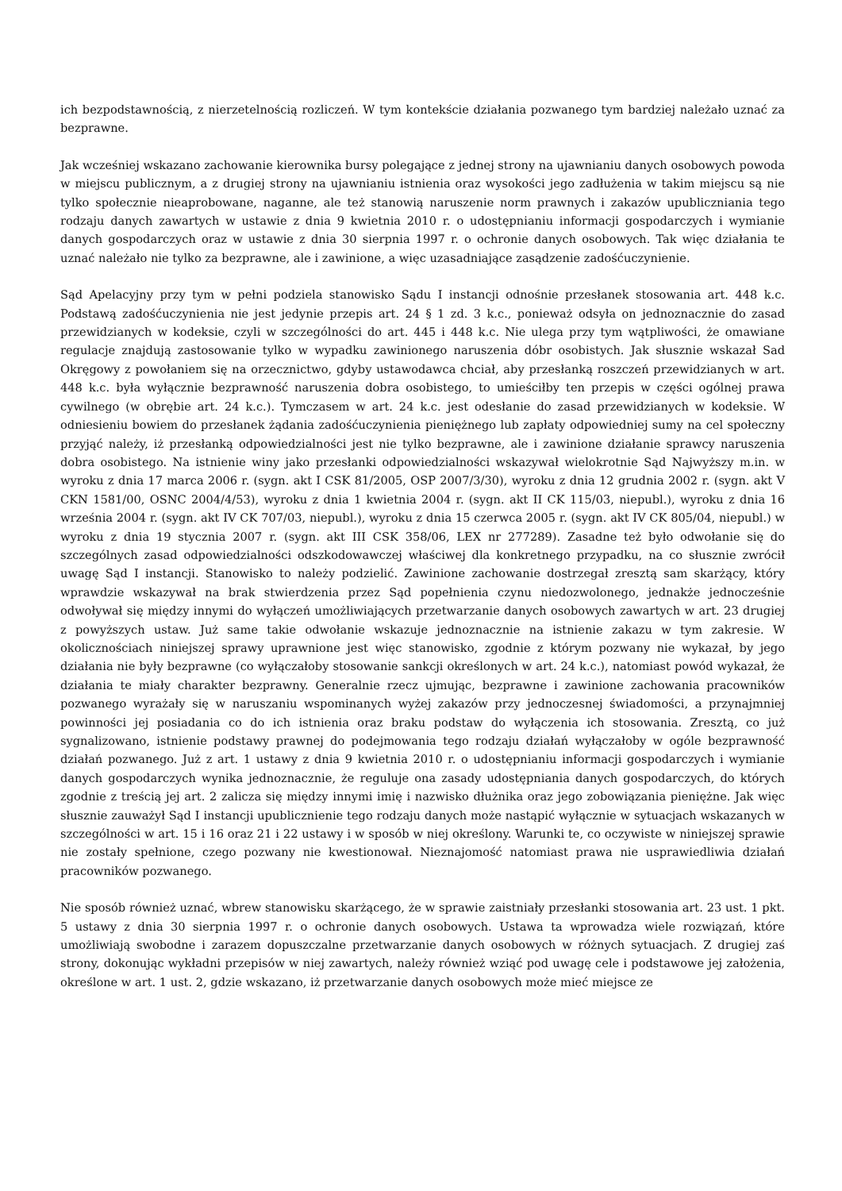ich bezpodstawnością, z nierzetelnością rozliczeń. W tym kontekście działania pozwanego tym bardziej należało uznać za bezprawne.
Jak wcześniej wskazano zachowanie kierownika bursy polegające z jednej strony na ujawnianiu danych osobowych powoda w miejscu publicznym, a z drugiej strony na ujawnianiu istnienia oraz wysokości jego zadłużenia w takim miejscu są nie tylko społecznie nieaprobowane, naganne, ale też stanowią naruszenie norm prawnych i zakazów upubliczniania tego rodzaju danych zawartych w ustawie z dnia 9 kwietnia 2010 r. o udostępnianiu informacji gospodarczych i wymianie danych gospodarczych oraz w ustawie z dnia 30 sierpnia 1997 r. o ochronie danych osobowych. Tak więc działania te uznać należało nie tylko za bezprawne, ale i zawinione, a więc uzasadniające zasądzenie zadośćuczynienie.
Sąd Apelacyjny przy tym w pełni podziela stanowisko Sądu I instancji odnośnie przesłanek stosowania art. 448 k.c. Podstawą zadośćuczynienia nie jest jedynie przepis art. 24 § 1 zd. 3 k.c., ponieważ odsyła on jednoznacznie do zasad przewidzianych w kodeksie, czyli w szczególności do art. 445 i 448 k.c. Nie ulega przy tym wątpliwości, że omawiane regulacje znajdują zastosowanie tylko w wypadku zawinionego naruszenia dóbr osobistych. Jak słusznie wskazał Sad Okręgowy z powołaniem się na orzecznictwo, gdyby ustawodawca chciał, aby przesłanką roszczeń przewidzianych w art. 448 k.c. była wyłącznie bezprawność naruszenia dobra osobistego, to umieściłby ten przepis w części ogólnej prawa cywilnego (w obrębie art. 24 k.c.). Tymczasem w art. 24 k.c. jest odesłanie do zasad przewidzianych w kodeksie. W odniesieniu bowiem do przesłanek żądania zadośćuczynienia pieniężnego lub zapłaty odpowiedniej sumy na cel społeczny przyjąć należy, iż przesłanką odpowiedzialności jest nie tylko bezprawne, ale i zawinione działanie sprawcy naruszenia dobra osobistego. Na istnienie winy jako przesłanki odpowiedzialności wskazywał wielokrotnie Sąd Najwyższy m.in. w wyroku z dnia 17 marca 2006 r. (sygn. akt I CSK 81/2005, OSP 2007/3/30), wyroku z dnia 12 grudnia 2002 r. (sygn. akt V CKN 1581/00, OSNC 2004/4/53), wyroku z dnia 1 kwietnia 2004 r. (sygn. akt II CK 115/03, niepubl.), wyroku z dnia 16 września 2004 r. (sygn. akt IV CK 707/03, niepubl.), wyroku z dnia 15 czerwca 2005 r. (sygn. akt IV CK 805/04, niepubl.) w wyroku z dnia 19 stycznia 2007 r. (sygn. akt III CSK 358/06, LEX nr 277289). Zasadne też było odwołanie się do szczególnych zasad odpowiedzialności odszkodowawczej właściwej dla konkretnego przypadku, na co słusznie zwrócił uwagę Sąd I instancji. Stanowisko to należy podzielić. Zawinione zachowanie dostrzegał zresztą sam skarżący, który wprawdzie wskazywał na brak stwierdzenia przez Sąd popełnienia czynu niedozwolonego, jednakże jednocześnie odwoływał się między innymi do wyłączeń umożliwiających przetwarzanie danych osobowych zawartych w art. 23 drugiej z powyższych ustaw. Już same takie odwołanie wskazuje jednoznacznie na istnienie zakazu w tym zakresie. W okolicznościach niniejszej sprawy uprawnione jest więc stanowisko, zgodnie z którym pozwany nie wykazał, by jego działania nie były bezprawne (co wyłączałoby stosowanie sankcji określonych w art. 24 k.c.), natomiast powód wykazał, że działania te miały charakter bezprawny. Generalnie rzecz ujmując, bezprawne i zawinione zachowania pracowników pozwanego wyrażały się w naruszaniu wspominanych wyżej zakazów przy jednoczesnej świadomości, a przynajmniej powinności jej posiadania co do ich istnienia oraz braku podstaw do wyłączenia ich stosowania. Zresztą, co już sygnalizowano, istnienie podstawy prawnej do podejmowania tego rodzaju działań wyłączałoby w ogóle bezprawność działań pozwanego. Już z art. 1 ustawy z dnia 9 kwietnia 2010 r. o udostępnianiu informacji gospodarczych i wymianie danych gospodarczych wynika jednoznacznie, że reguluje ona zasady udostępniania danych gospodarczych, do których zgodnie z treścią jej art. 2 zalicza się między innymi imię i nazwisko dłużnika oraz jego zobowiązania pieniężne. Jak więc słusznie zauważył Sąd I instancji upublicznienie tego rodzaju danych może nastąpić wyłącznie w sytuacjach wskazanych w szczególności w art. 15 i 16 oraz 21 i 22 ustawy i w sposób w niej określony. Warunki te, co oczywiste w niniejszej sprawie nie zostały spełnione, czego pozwany nie kwestionował. Nieznajomość natomiast prawa nie usprawiedliwia działań pracowników pozwanego.
Nie sposób również uznać, wbrew stanowisku skarżącego, że w sprawie zaistniały przesłanki stosowania art. 23 ust. 1 pkt. 5 ustawy z dnia 30 sierpnia 1997 r. o ochronie danych osobowych. Ustawa ta wprowadza wiele rozwiązań, które umożliwiają swobodne i zarazem dopuszczalne przetwarzanie danych osobowych w różnych sytuacjach. Z drugiej zaś strony, dokonując wykładni przepisów w niej zawartych, należy również wziąć pod uwagę cele i podstawowe jej założenia, określone w art. 1 ust. 2, gdzie wskazano, iż przetwarzanie danych osobowych może mieć miejsce ze